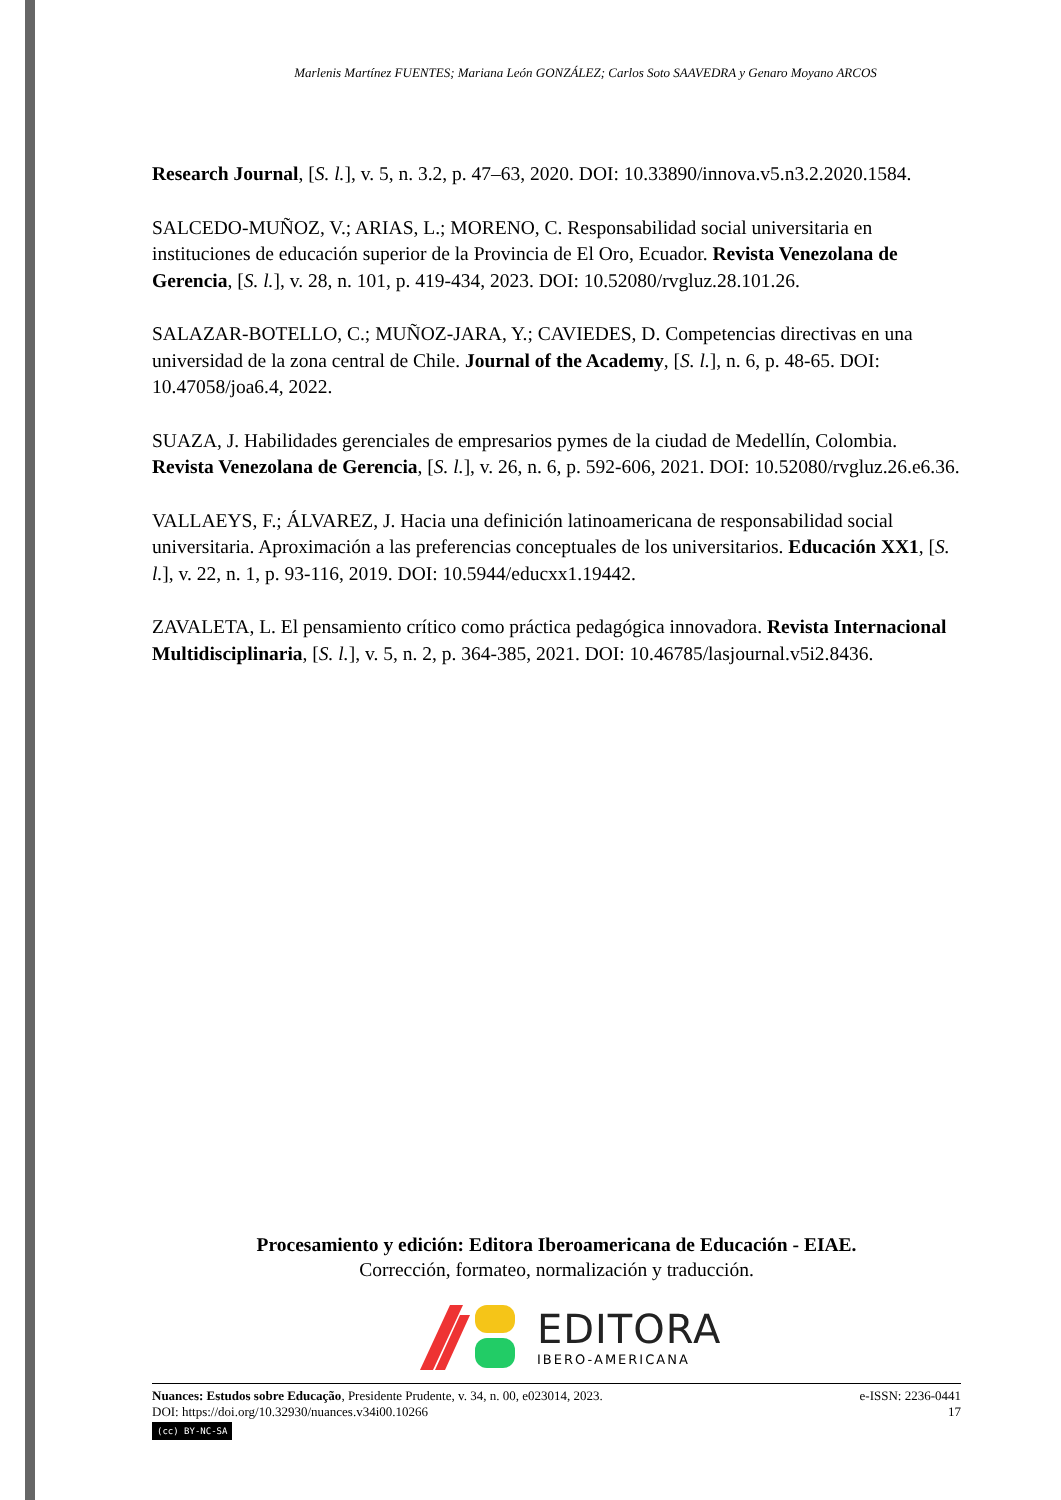Marlenis Martínez FUENTES; Mariana León GONZÁLEZ; Carlos Soto SAAVEDRA y Genaro Moyano ARCOS
Research Journal, [S. l.], v. 5, n. 3.2, p. 47–63, 2020. DOI: 10.33890/innova.v5.n3.2.2020.1584.
SALCEDO-MUÑOZ, V.; ARIAS, L.; MORENO, C. Responsabilidad social universitaria en instituciones de educación superior de la Provincia de El Oro, Ecuador. Revista Venezolana de Gerencia, [S. l.], v. 28, n. 101, p. 419-434, 2023. DOI: 10.52080/rvgluz.28.101.26.
SALAZAR-BOTELLO, C.; MUÑOZ-JARA, Y.; CAVIEDES, D. Competencias directivas en una universidad de la zona central de Chile. Journal of the Academy, [S. l.], n. 6, p. 48-65. DOI: 10.47058/joa6.4, 2022.
SUAZA, J. Habilidades gerenciales de empresarios pymes de la ciudad de Medellín, Colombia. Revista Venezolana de Gerencia, [S. l.], v. 26, n. 6, p. 592-606, 2021. DOI: 10.52080/rvgluz.26.e6.36.
VALLAEYS, F.; ÁLVAREZ, J. Hacia una definición latinoamericana de responsabilidad social universitaria. Aproximación a las preferencias conceptuales de los universitarios. Educación XX1, [S. l.], v. 22, n. 1, p. 93-116, 2019. DOI: 10.5944/educxx1.19442.
ZAVALETA, L. El pensamiento crítico como práctica pedagógica innovadora. Revista Internacional Multidisciplinaria, [S. l.], v. 5, n. 2, p. 364-385, 2021. DOI: 10.46785/lasjournal.v5i2.8436.
Procesamiento y edición: Editora Iberoamericana de Educación - EIAE.
Corrección, formateo, normalización y traducción.
EDITORA
IBERO-AMERICANA
Nuances: Estudos sobre Educação, Presidente Prudente, v. 34, n. 00, e023014, 2023.
DOI: https://doi.org/10.32930/nuances.v34i00.10266
(cc) BY-NC-SA
e-ISSN: 2236-0441
17